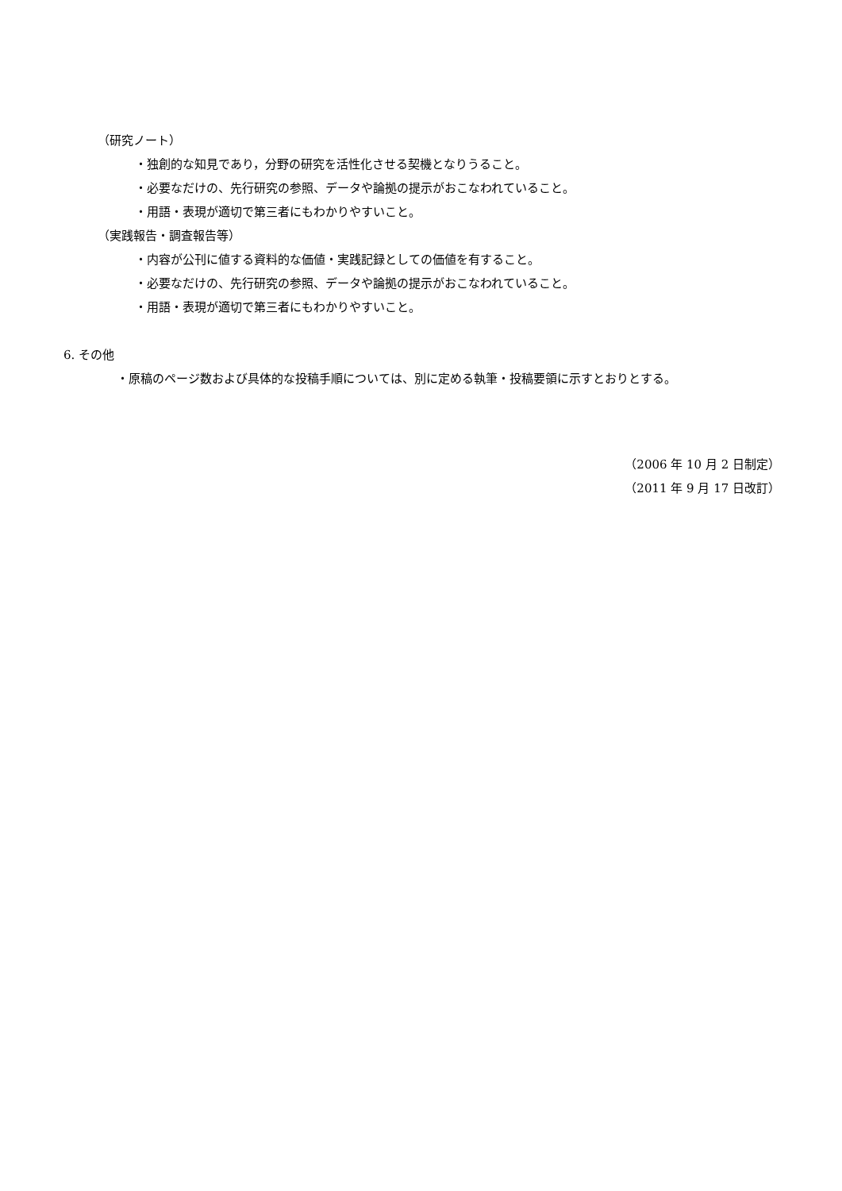（研究ノート）
・独創的な知見であり，分野の研究を活性化させる契機となりうること。
・必要なだけの、先行研究の参照、データや論拠の提示がおこなわれていること。
・用語・表現が適切で第三者にもわかりやすいこと。
（実践報告・調査報告等）
・内容が公刊に値する資料的な価値・実践記録としての価値を有すること。
・必要なだけの、先行研究の参照、データや論拠の提示がおこなわれていること。
・用語・表現が適切で第三者にもわかりやすいこと。
6. その他
・原稿のページ数および具体的な投稿手順については、別に定める執筆・投稿要領に示すとおりとする。
（2006 年 10 月 2 日制定）
（2011 年 9 月 17 日改訂）